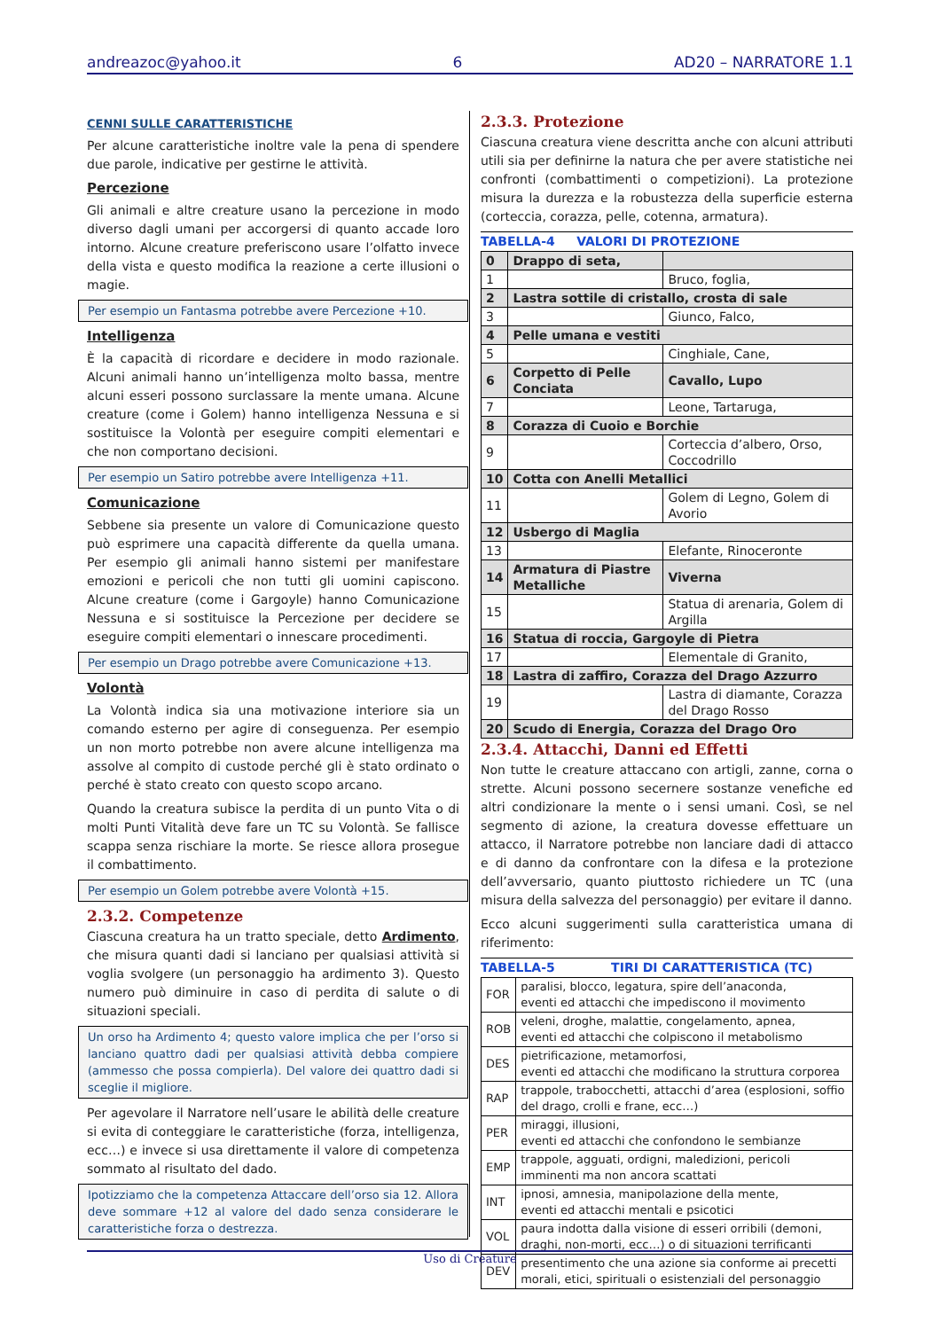andreazoc@yahoo.it 6 AD20 – NARRATORE 1.1
CENNI SULLE CARATTERISTICHE
Per alcune caratteristiche inoltre vale la pena di spendere due parole, indicative per gestirne le attività.
Percezione
Gli animali e altre creature usano la percezione in modo diverso dagli umani per accorgersi di quanto accade loro intorno. Alcune creature preferiscono usare l’olfatto invece della vista e questo modifica la reazione a certe illusioni o magie.
Per esempio un Fantasma potrebbe avere Percezione +10.
Intelligenza
È la capacità di ricordare e decidere in modo razionale. Alcuni animali hanno un’intelligenza molto bassa, mentre alcuni esseri possono surclassare la mente umana. Alcune creature (come i Golem) hanno intelligenza Nessuna e si sostituisce la Volontà per eseguire compiti elementari e che non comportano decisioni.
Per esempio un Satiro potrebbe avere Intelligenza +11.
Comunicazione
Sebbene sia presente un valore di Comunicazione questo può esprimere una capacità differente da quella umana. Per esempio gli animali hanno sistemi per manifestare emozioni e pericoli che non tutti gli uomini capiscono. Alcune creature (come i Gargoyle) hanno Comunicazione Nessuna e si sostituisce la Percezione per decidere se eseguire compiti elementari o innescare procedimenti.
Per esempio un Drago potrebbe avere Comunicazione +13.
Volontà
La Volontà indica sia una motivazione interiore sia un comando esterno per agire di conseguenza. Per esempio un non morto potrebbe non avere alcune intelligenza ma assolve al compito di custode perché gli è stato ordinato o perché è stato creato con questo scopo arcano.
Quando la creatura subisce la perdita di un punto Vita o di molti Punti Vitalità deve fare un TC su Volontà. Se fallisce scappa senza rischiare la morte. Se riesce allora prosegue il combattimento.
Per esempio un Golem potrebbe avere Volontà +15.
2.3.2. Competenze
Ciascuna creatura ha un tratto speciale, detto Ardimento, che misura quanti dadi si lanciano per qualsiasi attività si voglia svolgere (un personaggio ha ardimento 3). Questo numero può diminuire in caso di perdita di salute o di situazioni speciali.
Un orso ha Ardimento 4; questo valore implica che per l’orso si lanciano quattro dadi per qualsiasi attività debba compiere (ammesso che possa compierla). Del valore dei quattro dadi si sceglie il migliore.
Per agevolare il Narratore nell’usare le abilità delle creature si evita di conteggiare le caratteristiche (forza, intelligenza, ecc…) e invece si usa direttamente il valore di competenza sommato al risultato del dado.
Ipotizziamo che la competenza Attaccare dell’orso sia 12. Allora deve sommare +12 al valore del dado senza considerare le caratteristiche forza o destrezza.
2.3.3. Protezione
Ciascuna creatura viene descritta anche con alcuni attributi utili sia per definirne la natura che per avere statistiche nei confronti (combattimenti o competizioni). La protezione misura la durezza e la robustezza della superficie esterna (corteccia, corazza, pelle, cotenna, armatura).
TABELLA-4 VALORI DI PROTEZIONE
| 0 | Drappo di seta, | |
| 1 | | Bruco, foglia, |
| 2 | Lastra sottile di cristallo, crosta di sale | |
| 3 | | Giunco, Falco, |
| 4 | Pelle umana e vestiti | |
| 5 | | Cinghiale, Cane, |
| 6 | Corpetto di Pelle Conciata | Cavallo, Lupo |
| 7 | | Leone, Tartaruga, |
| 8 | Corazza di Cuoio e Borchie | |
| 9 | | Corteccia d’albero, Orso, Coccodrillo |
| 10 | Cotta con Anelli Metallici | |
| 11 | | Golem di Legno, Golem di Avorio |
| 12 | Usbergo di Maglia | |
| 13 | | Elefante, Rinoceronte |
| 14 | Armatura di Piastre Metalliche | Viverna |
| 15 | | Statua di arenaria, Golem di Argilla |
| 16 | Statua di roccia, Gargoyle di Pietra | |
| 17 | | Elementale di Granito, |
| 18 | Lastra di zaffiro, Corazza del Drago Azzurro | |
| 19 | | Lastra di diamante, Corazza del Drago Rosso |
| 20 | Scudo di Energia, Corazza del Drago Oro | |
2.3.4. Attacchi, Danni ed Effetti
Non tutte le creature attaccano con artigli, zanne, corna o strette. Alcuni possono secernere sostanze venefiche ed altri condizionare la mente o i sensi umani. Così, se nel segmento di azione, la creatura dovesse effettuare un attacco, il Narratore potrebbe non lanciare dadi di attacco e di danno da confrontare con la difesa e la protezione dell’avversario, quanto piuttosto richiedere un TC (una misura della salvezza del personaggio) per evitare il danno.
Ecco alcuni suggerimenti sulla caratteristica umana di riferimento:
TABELLA-5 TIRI DI CARATTERISTICA (TC)
| FOR | paralisi, blocco, legatura, spire dell’anaconda, eventi ed attacchi che impediscono il movimento |
| ROB | veleni, droghe, malattie, congelamento, apnea, eventi ed attacchi che colpiscono il metabolismo |
| DES | pietrificazione, metamorfosi, eventi ed attacchi che modificano la struttura corporea |
| RAP | trappole, trabocchetti, attacchi d’area (esplosioni, soffio del drago, crolli e frane, ecc…) |
| PER | miraggi, illusioni, eventi ed attacchi che confondono le sembianze |
| EMP | trappole, agguati, ordigni, maledizioni, pericoli imminenti ma non ancora scattati |
| INT | ipnosi, amnesia, manipolazione della mente, eventi ed attacchi mentali e psicotici |
| VOL | paura indotta dalla visione di esseri orribili (demoni, draghi, non-morti, ecc…) o di situazioni terrificanti |
| DEV | presentimento che una azione sia conforme ai precetti morali, etici, spirituali o esistenziali del personaggio |
Uso di Creature